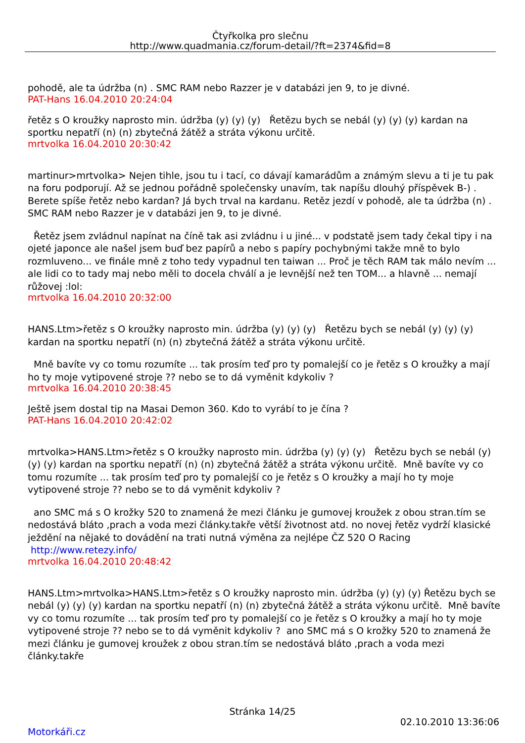Čtyřkolka pro slečnu
http://www.quadmania.cz/forum-detail/?ft=2374&fid=8
pohodě, ale ta údržba (n) . SMC RAM nebo Razzer je v databázi jen 9, to je divné.
PAT-Hans 16.04.2010 20:24:04
řetěz s O kroužky naprosto min. údržba (y) (y) (y) Řetězu bych se nebál (y) (y) (y) kardan na sportku nepatří (n) (n) zbytečná žátěž a stráta výkonu určitě.
mrtvolka 16.04.2010 20:30:42
martinur>mrtvolka> Nejen tihle, jsou tu i tací, co dávají kamarádům a známým slevu a ti je tu pak na foru podporují. Až se jednou pořádně společensky unavím, tak napíšu dlouhý příspěvek B-) . Berete spíše řetěz nebo kardan? Já bych trval na kardanu. Retěz jezdí v pohodě, ale ta údržba (n) . SMC RAM nebo Razzer je v databázi jen 9, to je divné.
Řetěz jsem zvládnul napínat na číně tak asi zvládnu i u jiné... v podstatě jsem tady čekal tipy i na ojeté japonce ale našel jsem buď bez papírů a nebo s papíry pochybnými takže mně to bylo rozmluveno... ve finále mně z toho tedy vypadnul ten taiwan ... Proč je těch RAM tak málo nevím ... ale lidi co to tady maj nebo měli to docela chválí a je levnější než ten TOM... a hlavně ... nemají růžovej :lol:
mrtvolka 16.04.2010 20:32:00
HANS.Ltm>řetěz s O kroužky naprosto min. údržba (y) (y) (y) Řetězu bych se nebál (y) (y) (y) kardan na sportku nepatří (n) (n) zbytečná žátěž a stráta výkonu určitě.
Mně bavíte vy co tomu rozumíte ... tak prosím teď pro ty pomalejší co je řetěz s O kroužky a mají ho ty moje vytipovené stroje ?? nebo se to dá vyměnit kdykoliv ?
mrtvolka 16.04.2010 20:38:45
Ještě jsem dostal tip na Masai Demon 360. Kdo to vyrábí to je čína ?
PAT-Hans 16.04.2010 20:42:02
mrtvolka>HANS.Ltm>řetěz s O kroužky naprosto min. údržba (y) (y) (y) Řetězu bych se nebál (y) (y) (y) kardan na sportku nepatří (n) (n) zbytečná žátěž a stráta výkonu určitě. Mně bavíte vy co tomu rozumíte ... tak prosím teď pro ty pomalejší co je řetěz s O kroužky a mají ho ty moje vytipovené stroje ?? nebo se to dá vyměnit kdykoliv ?
ano SMC má s O krožky 520 to znamená že mezi článku je gumovej kroužek z obou stran.tím se nedostává bláto ,prach a voda mezi články.takře větší životnost atd. no novej řetěz vydrží klasické ježdění na nějaké to dovádění na trati nutná výměna za nejlépe ČZ 520 O Racing http://www.retezy.info/
mrtvolka 16.04.2010 20:48:42
HANS.Ltm>mrtvolka>HANS.Ltm>řetěz s O kroužky naprosto min. údržba (y) (y) (y) Řetězu bych se nebál (y) (y) (y) kardan na sportku nepatří (n) (n) zbytečná žátěž a stráta výkonu určitě. Mně bavíte vy co tomu rozumíte ... tak prosím teď pro ty pomalejší co je řetěz s O kroužky a mají ho ty moje vytipovené stroje ?? nebo se to dá vyměnit kdykoliv ? ano SMC má s O krožky 520 to znamená že mezi článku je gumovej kroužek z obou stran.tím se nedostává bláto ,prach a voda mezi články.takře
Stránka 14/25
02.10.2010 13:36:06
Motorkáři.cz